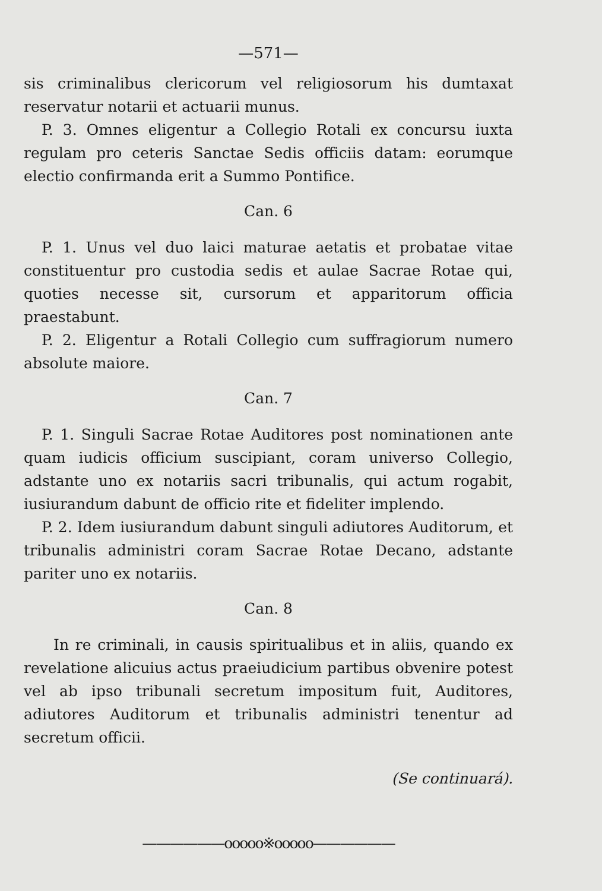—571—
sis criminalibus clericorum vel religiosorum his dumtaxat reservatur notarii et actuarii munus.
P. 3. Omnes eligentur a Collegio Rotali ex concursu iuxta regulam pro ceteris Sanctae Sedis officiis datam: eorumque electio confirmanda erit a Summo Pontifice.
Can. 6
P. 1. Unus vel duo laici maturae aetatis et probatae vitae constituentur pro custodia sedis et aulae Sacrae Rotae qui, quoties necesse sit, cursorum et apparitorum officia praestabunt.
P. 2. Eligentur a Rotali Collegio cum suffragiorum numero absolute maiore.
Can. 7
P. 1. Singuli Sacrae Rotae Auditores post nominationen ante quam iudicis officium suscipiant, coram universo Collegio, adstante uno ex notariis sacri tribunalis, qui actum rogabit, iusiurandum dabunt de officio rite et fideliter implendo.
P. 2. Idem iusiurandum dabunt singuli adiutores Auditorum, et tribunalis administri coram Sacrae Rotae Decano, adstante pariter uno ex notariis.
Can. 8
In re criminali, in causis spiritualibus et in aliis, quando ex revelatione alicuius actus praeiudicium partibus obvenire potest vel ab ipso tribunali secretum impositum fuit, Auditores, adiutores Auditorum et tribunalis administri tenentur ad secretum officii.
(Se continuará).
——————ooooo※ooooo——————